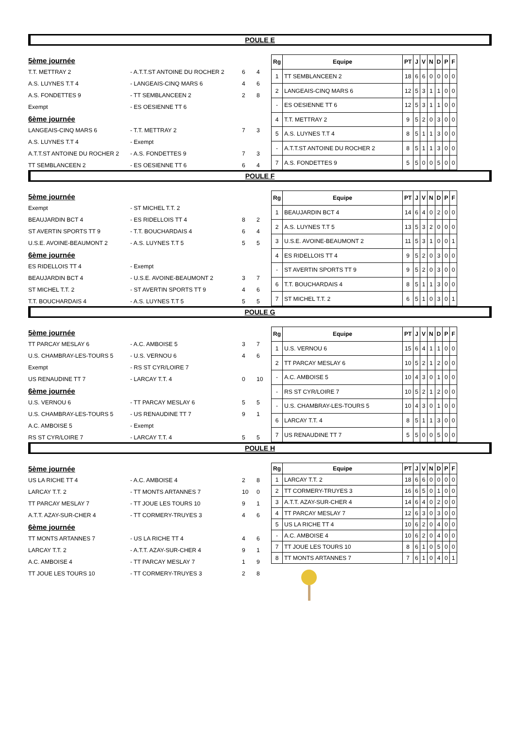POULE E
| 5ème journée | | | |
| T.T. METTRAY 2 | - A.T.T.ST ANTOINE DU ROCHER 2 | 6 | 4 |
| A.S. LUYNES T.T 4 | - LANGEAIS-CINQ MARS 6 | 4 | 6 |
| A.S. FONDETTES 9 | - TT SEMBLANCEEN 2 | 2 | 8 |
| Exempt | - ES OESIENNE TT 6 | | |
| 6ème journée | | | |
| LANGEAIS-CINQ MARS 6 | - T.T. METTRAY 2 | 7 | 3 |
| A.S. LUYNES T.T 4 | - Exempt | | |
| A.T.T.ST ANTOINE DU ROCHER 2 | - A.S. FONDETTES 9 | 7 | 3 |
| TT SEMBLANCEEN 2 | - ES OESIENNE TT 6 | 6 | 4 |
| Rg | Equipe | PT | J | V | N | D | P | F |
| --- | --- | --- | --- | --- | --- | --- | --- | --- |
| 1 | TT SEMBLANCEEN 2 | 18 | 6 | 6 | 0 | 0 | 0 | 0 |
| 2 | LANGEAIS-CINQ MARS 6 | 12 | 5 | 3 | 1 | 1 | 0 | 0 |
| - | ES OESIENNE TT 6 | 12 | 5 | 3 | 1 | 1 | 0 | 0 |
| 4 | T.T. METTRAY 2 | 9 | 5 | 2 | 0 | 3 | 0 | 0 |
| 5 | A.S. LUYNES T.T 4 | 8 | 5 | 1 | 1 | 3 | 0 | 0 |
| - | A.T.T.ST ANTOINE DU ROCHER 2 | 8 | 5 | 1 | 1 | 3 | 0 | 0 |
| 7 | A.S. FONDETTES 9 | 5 | 5 | 0 | 0 | 5 | 0 | 0 |
POULE F
| 5ème journée | | | |
| Exempt | - ST MICHEL T.T. 2 | | |
| BEAUJARDIN BCT 4 | - ES RIDELLOIS TT 4 | 8 | 2 |
| ST AVERTIN SPORTS TT 9 | - T.T. BOUCHARDAIS 4 | 6 | 4 |
| U.S.E. AVOINE-BEAUMONT 2 | - A.S. LUYNES T.T 5 | 5 | 5 |
| 6ème journée | | | |
| ES RIDELLOIS TT 4 | - Exempt | | |
| BEAUJARDIN BCT 4 | - U.S.E. AVOINE-BEAUMONT 2 | 3 | 7 |
| ST MICHEL T.T. 2 | - ST AVERTIN SPORTS TT 9 | 4 | 6 |
| T.T. BOUCHARDAIS 4 | - A.S. LUYNES T.T 5 | 5 | 5 |
| Rg | Equipe | PT | J | V | N | D | P | F |
| --- | --- | --- | --- | --- | --- | --- | --- | --- |
| 1 | BEAUJARDIN BCT 4 | 14 | 6 | 4 | 0 | 2 | 0 | 0 |
| 2 | A.S. LUYNES T.T 5 | 13 | 5 | 3 | 2 | 0 | 0 | 0 |
| 3 | U.S.E. AVOINE-BEAUMONT 2 | 11 | 5 | 3 | 1 | 0 | 0 | 1 |
| 4 | ES RIDELLOIS TT 4 | 9 | 5 | 2 | 0 | 3 | 0 | 0 |
| - | ST AVERTIN SPORTS TT 9 | 9 | 5 | 2 | 0 | 3 | 0 | 0 |
| 6 | T.T. BOUCHARDAIS 4 | 8 | 5 | 1 | 1 | 3 | 0 | 0 |
| 7 | ST MICHEL T.T. 2 | 6 | 5 | 1 | 0 | 3 | 0 | 1 |
POULE G
| 5ème journée | | | |
| TT PARCAY MESLAY 6 | - A.C. AMBOISE 5 | 3 | 7 |
| U.S. CHAMBRAY-LES-TOURS 5 | - U.S. VERNOU 6 | 4 | 6 |
| Exempt | - RS ST CYR/LOIRE 7 | | |
| US RENAUDINE TT 7 | - LARCAY T.T. 4 | 0 | 10 |
| 6ème journée | | | |
| U.S. VERNOU 6 | - TT PARCAY MESLAY 6 | 5 | 5 |
| U.S. CHAMBRAY-LES-TOURS 5 | - US RENAUDINE TT 7 | 9 | 1 |
| A.C. AMBOISE 5 | - Exempt | | |
| RS ST CYR/LOIRE 7 | - LARCAY T.T. 4 | 5 | 5 |
| Rg | Equipe | PT | J | V | N | D | P | F |
| --- | --- | --- | --- | --- | --- | --- | --- | --- |
| 1 | U.S. VERNOU 6 | 15 | 6 | 4 | 1 | 1 | 0 | 0 |
| 2 | TT PARCAY MESLAY 6 | 10 | 5 | 2 | 1 | 2 | 0 | 0 |
| - | A.C. AMBOISE 5 | 10 | 4 | 3 | 0 | 1 | 0 | 0 |
| - | RS ST CYR/LOIRE 7 | 10 | 5 | 2 | 1 | 2 | 0 | 0 |
| - | U.S. CHAMBRAY-LES-TOURS 5 | 10 | 4 | 3 | 0 | 1 | 0 | 0 |
| 6 | LARCAY T.T. 4 | 8 | 5 | 1 | 1 | 3 | 0 | 0 |
| 7 | US RENAUDINE TT 7 | 5 | 5 | 0 | 0 | 5 | 0 | 0 |
POULE H
| 5ème journée | | | |
| US LA RICHE TT 4 | - A.C. AMBOISE 4 | 2 | 8 |
| LARCAY T.T. 2 | - TT MONTS ARTANNES 7 | 10 | 0 |
| TT PARCAY MESLAY 7 | - TT JOUE LES TOURS 10 | 9 | 1 |
| A.T.T. AZAY-SUR-CHER 4 | - TT CORMERY-TRUYES 3 | 4 | 6 |
| 6ème journée | | | |
| TT MONTS ARTANNES 7 | - US LA RICHE TT 4 | 4 | 6 |
| LARCAY T.T. 2 | - A.T.T. AZAY-SUR-CHER 4 | 9 | 1 |
| A.C. AMBOISE 4 | - TT PARCAY MESLAY 7 | 1 | 9 |
| TT JOUE LES TOURS 10 | - TT CORMERY-TRUYES 3 | 2 | 8 |
| Rg | Equipe | PT | J | V | N | D | P | F |
| --- | --- | --- | --- | --- | --- | --- | --- | --- |
| 1 | LARCAY T.T. 2 | 18 | 6 | 6 | 0 | 0 | 0 | 0 |
| 2 | TT CORMERY-TRUYES 3 | 16 | 6 | 5 | 0 | 1 | 0 | 0 |
| 3 | A.T.T. AZAY-SUR-CHER 4 | 14 | 6 | 4 | 0 | 2 | 0 | 0 |
| 4 | TT PARCAY MESLAY 7 | 12 | 6 | 3 | 0 | 3 | 0 | 0 |
| 5 | US LA RICHE TT 4 | 10 | 6 | 2 | 0 | 4 | 0 | 0 |
| - | A.C. AMBOISE 4 | 10 | 6 | 2 | 0 | 4 | 0 | 0 |
| 7 | TT JOUE LES TOURS 10 | 8 | 6 | 1 | 0 | 5 | 0 | 0 |
| 8 | TT MONTS ARTANNES 7 | 7 | 6 | 1 | 0 | 4 | 0 | 1 |